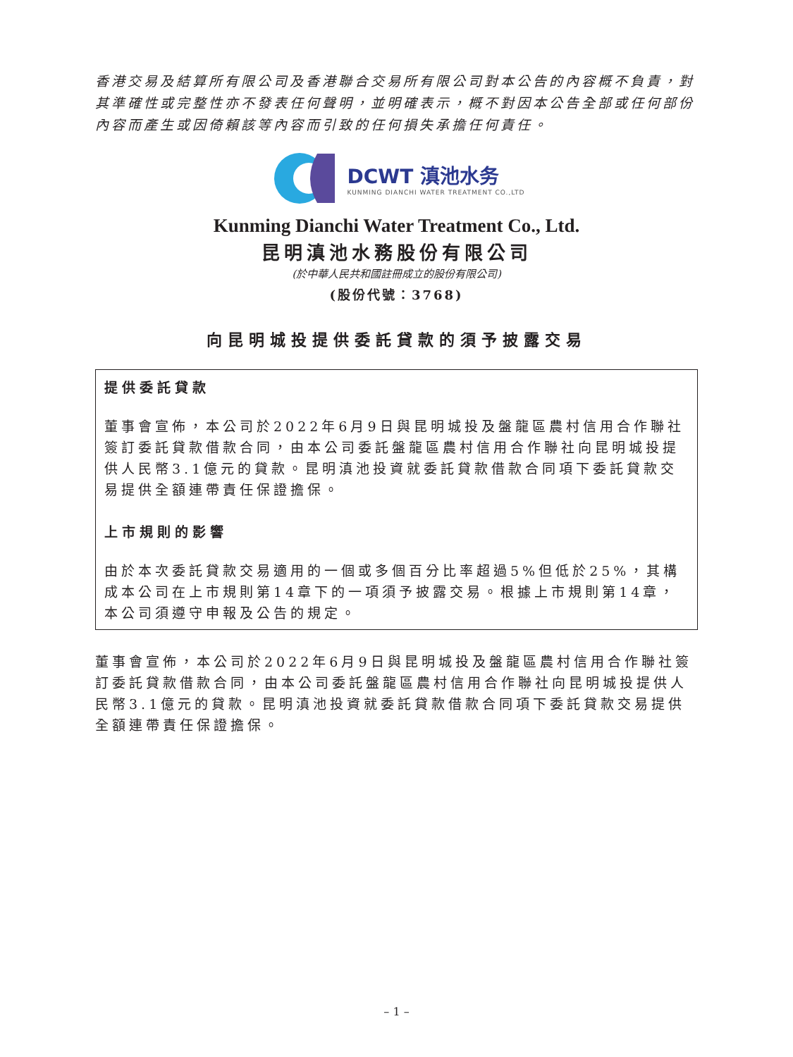香港交易及結算所有限公司及香港聯合交易所有限公司對本公告的內容概不負責，對其準確性或完整性亦不發表任何聲明，並明確表示，概不對因本公告全部或任何部份內容而產生或因倚賴該等內容而引致的任何損失承擔任何責任。
DCWT 滇池水务
KUNMING DIANCHI WATER TREATMENT CO.,LTD
Kunming Dianchi Water Treatment Co., Ltd.
昆明滇池水務股份有限公司
(於中華人民共和國註冊成立的股份有限公司)
(股份代號：3768)
向昆明城投提供委託貸款的須予披露交易
提供委託貸款
董事會宣佈，本公司於2022年6月9日與昆明城投及盤龍區農村信用合作聯社簽訂委託貸款借款合同，由本公司委託盤龍區農村信用合作聯社向昆明城投提供人民幣3.1億元的貸款。昆明滇池投資就委託貸款借款合同項下委託貸款交易提供全額連帶責任保證擔保。
上市規則的影響
由於本次委託貸款交易適用的一個或多個百分比率超過5%但低於25%，其構成本公司在上市規則第14章下的一項須予披露交易。根據上市規則第14章，本公司須遵守申報及公告的規定。
董事會宣佈，本公司於2022年6月9日與昆明城投及盤龍區農村信用合作聯社簽訂委託貸款借款合同，由本公司委託盤龍區農村信用合作聯社向昆明城投提供人民幣3.1億元的貸款。昆明滇池投資就委託貸款借款合同項下委託貸款交易提供全額連帶責任保證擔保。
– 1 –